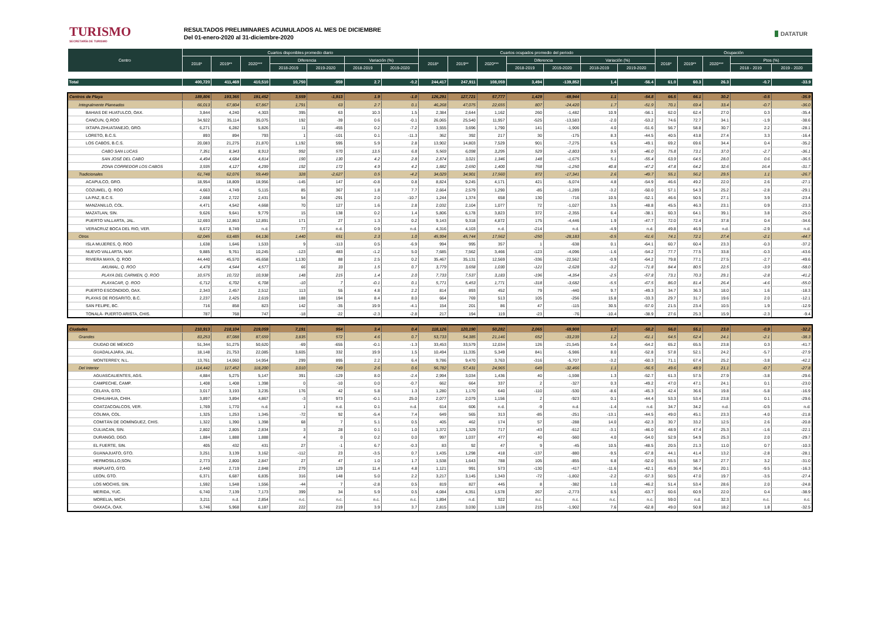TURISMO
SECRETARÍA DE TURISMO
RESULTADOS PRELIMINARES ACUMULADOS AL MES DE DICIEMBRE
Del 01-enero-2020 al 31-diciembre-2020
DATATUR
| Centro | Cuartos disponibles promedio diario | | | | | | | Cuartos ocupados promedio del periodo | | | | | | | Ocupación | | | | |
| --- | --- | --- | --- | --- | --- | --- | --- | --- | --- | --- | --- | --- | --- | --- | --- | --- | --- | --- | --- |
| | 2018* | 2019** | 2020*** | Diferencia | | Variación (%) | | 2018* | 2019** | 2020*** | Diferencia | | Variación (%) | | 2018* | 2019** | 2020*** | Ptos (%) | |
| | | | | 2018-2019 | 2019-2020 | 2018-2019 | 2019-2020 | | | | 2018-2019 | 2019-2020 | 2018-2019 | 2019-2020 | | | | 2018 - 2019 | 2019 - 2020 |
| Total | 400,720 | 411,469 | 410,510 | 10,750 | -959 | 2.7 | -0.2 | 244,417 | 247,911 | 108,059 | 3,494 | -139,852 | 1.4 | -56.4 | 61.0 | 60.3 | 26.3 | -0.7 | -33.9 |
| Centros de Playa | 189,806 | 193,365 | 191,452 | 3,559 | -1,913 | 1.9 | -1.0 | 126,291 | 127,721 | 57,777 | 1,429 | -69,944 | 1.1 | -54.8 | 66.5 | 66.1 | 30.2 | -0.5 | -35.9 |
| Integralmente Planeados | 66,013 | 67,804 | 67,867 | 1,791 | 63 | 2.7 | 0.1 | 46,268 | 47,075 | 22,655 | 807 | -24,420 | 1.7 | -51.9 | 70.1 | 69.4 | 33.4 | -0.7 | -36.0 |
| BAHIAS DE HUATULCO, OAX. | 3,844 | 4,240 | 4,303 | 395 | 63 | 10.3 | 1.5 | 2,384 | 2,644 | 1,162 | 260 | -1,482 | 10.9 | -56.1 | 62.0 | 62.4 | 27.0 | 0.3 | -35.4 |
| CANCUN, Q.ROO | 34,922 | 35,114 | 35,075 | 192 | -39 | 0.6 | -0.1 | 26,065 | 25,540 | 11,957 | -525 | -13,583 | -2.0 | -53.2 | 74.6 | 72.7 | 34.1 | -1.9 | -38.6 |
| IXTAPA ZIHUATANEJO, GRO. | 6,271 | 6,282 | 5,826 | 11 | -455 | 0.2 | -7.2 | 3,555 | 3,696 | 1,790 | 141 | -1,906 | 4.0 | -51.6 | 56.7 | 58.8 | 30.7 | 2.2 | -28.1 |
| LORETO, B.C.S. | 893 | 894 | 793 | 1 | -101 | 0.1 | -11.3 | 362 | 392 | 217 | 30 | -175 | 8.3 | -44.5 | 40.5 | 43.8 | 27.4 | 3.3 | -16.4 |
| LOS CABOS, B.C.S. | 20,083 | 21,275 | 21,870 | 1,192 | 595 | 5.9 | 2.8 | 13,902 | 14,803 | 7,529 | 901 | -7,275 | 6.5 | -49.1 | 69.2 | 69.6 | 34.4 | 0.4 | -35.2 |
| CABO SAN LUCAS | 7,351 | 8,343 | 8,913 | 992 | 570 | 13.5 | 6.8 | 5,569 | 6,098 | 3,295 | 529 | -2,803 | 9.5 | -46.0 | 75.8 | 73.1 | 37.0 | -2.7 | -36.1 |
| SAN JOSÉ DEL CABO | 4,494 | 4,684 | 4,814 | 190 | 130 | 4.2 | 2.8 | 2,874 | 3,021 | 1,346 | 148 | -1,675 | 5.1 | -55.4 | 63.9 | 64.5 | 28.0 | 0.6 | -36.5 |
| ZONA CORREDOR LOS CABOS | 3,935 | 4,127 | 4,299 | 192 | 172 | 4.9 | 4.2 | 1,882 | 2,650 | 1,400 | 768 | -1,250 | 40.8 | -47.2 | 47.8 | 64.2 | 32.6 | 16.4 | -31.7 |
| Tradicionales | 61,748 | 62,076 | 59,449 | 328 | -2,627 | 0.5 | -4.2 | 34,029 | 34,901 | 17,560 | 872 | -17,341 | 2.6 | -49.7 | 55.1 | 56.2 | 29.5 | 1.1 | -26.7 |
| ACAPULCO, GRO. | 18,954 | 18,809 | 18,956 | -145 | 147 | -0.8 | 0.8 | 8,824 | 9,245 | 4,171 | 421 | -5,074 | 4.8 | -54.9 | 46.6 | 49.2 | 22.0 | 2.6 | -27.1 |
| COZUMEL, Q. ROO | 4,663 | 4,749 | 5,115 | 85 | 367 | 1.8 | 7.7 | 2,664 | 2,579 | 1,290 | -85 | -1,289 | -3.2 | -50.0 | 57.1 | 54.3 | 25.2 | -2.8 | -29.1 |
| LA PAZ, B.C.S. | 2,668 | 2,722 | 2,431 | 54 | -291 | 2.0 | -10.7 | 1,244 | 1,374 | 658 | 130 | -716 | 10.5 | -52.1 | 46.6 | 50.5 | 27.1 | 3.9 | -23.4 |
| MANZANILLO, COL. | 4,471 | 4,542 | 4,668 | 70 | 127 | 1.6 | 2.8 | 2,032 | 2,104 | 1,077 | 72 | -1,027 | 3.5 | -48.8 | 45.5 | 46.3 | 23.1 | 0.9 | -23.3 |
| MAZATLAN, SIN. | 9,626 | 9,641 | 9,779 | 15 | 138 | 0.2 | 1.4 | 5,806 | 6,178 | 3,823 | 372 | -2,355 | 6.4 | -38.1 | 60.3 | 64.1 | 39.1 | 3.8 | -25.0 |
| PUERTO VALLARTA, JAL. | 12,693 | 12,863 | 12,891 | 171 | 27 | 1.3 | 0.2 | 9,143 | 9,318 | 4,872 | 175 | -4,446 | 1.9 | -47.7 | 72.0 | 72.4 | 37.8 | 0.4 | -34.6 |
| VERACRUZ BOCA DEL RIO, VER. | 8,672 | 8,749 | n.d. | 77 | n.d. | 0.9 | n.d. | 4,316 | 4,103 | n.d. | -214 | n.d. | -4.9 | n.d. | 49.8 | 46.9 | n.d. | -2.9 | n.d. |
| Otros | 62,045 | 63,485 | 64,136 | 1,440 | 651 | 2.3 | 1.0 | 45,994 | 45,744 | 17,562 | -250 | -28,183 | -0.5 | -61.6 | 74.1 | 72.1 | 27.4 | -2.1 | -44.7 |
| ISLA MUJERES, Q. ROO | 1,638 | 1,646 | 1,533 | 9 | -113 | 0.5 | -6.9 | 994 | 995 | 357 | 1 | -638 | 0.1 | -64.1 | 60.7 | 60.4 | 23.3 | -0.3 | -37.2 |
| NUEVO VALLARTA, NAY. | 9,885 | 9,761 | 10,245 | -123 | 483 | -1.2 | 5.0 | 7,685 | 7,562 | 3,466 | -123 | -4,096 | -1.6 | -54.2 | 77.7 | 77.5 | 33.8 | -0.3 | -43.6 |
| RIVIERA MAYA, Q. ROO | 44,440 | 45,570 | 45,658 | 1,130 | 88 | 2.5 | 0.2 | 35,467 | 35,131 | 12,569 | -336 | -22,562 | -0.9 | -64.2 | 79.8 | 77.1 | 27.5 | -2.7 | -49.6 |
| AKUMAL, Q. ROO | 4,478 | 4,544 | 4,577 | 66 | 33 | 1.5 | 0.7 | 3,779 | 3,658 | 1,030 | -121 | -2,628 | -3.2 | -71.8 | 84.4 | 80.5 | 22.5 | -3.9 | -58.0 |
| PLAYA DEL CARMEN, Q. ROO | 10,575 | 10,722 | 10,938 | 148 | 215 | 1.4 | 2.0 | 7,733 | 7,537 | 3,183 | -196 | -4,354 | -2.5 | -57.8 | 73.1 | 70.3 | 29.1 | -2.8 | -41.2 |
| PLAYACAR, Q. ROO | 6,712 | 6,702 | 6,708 | -10 | 7 | -0.1 | 0.1 | 5,771 | 5,453 | 1,771 | -318 | -3,682 | -5.5 | -67.5 | 86.0 | 81.4 | 26.4 | -4.6 | -55.0 |
| PUERTO ESCONDIDO, OAX. | 2,343 | 2,457 | 2,512 | 113 | 55 | 4.8 | 2.2 | 814 | 893 | 452 | 79 | -440 | 9.7 | -49.3 | 34.7 | 36.3 | 18.0 | 1.6 | -18.3 |
| PLAYAS DE ROSARITO, B.C. | 2,237 | 2,425 | 2,619 | 188 | 194 | 8.4 | 8.0 | 664 | 769 | 513 | 105 | -256 | 15.8 | -33.3 | 29.7 | 31.7 | 19.6 | 2.0 | -12.1 |
| SAN FELIPE, BC. | 716 | 858 | 823 | 142 | -35 | 19.9 | -4.1 | 154 | 201 | 86 | 47 | -115 | 30.5 | -57.0 | 21.5 | 23.4 | 10.5 | 1.9 | -12.9 |
| TONALÁ- PUERTO ARISTA, CHIS. | 787 | 768 | 747 | -18 | -22 | -2.3 | -2.8 | 217 | 194 | 119 | -23 | -76 | -10.4 | -38.9 | 27.6 | 25.3 | 15.9 | -2.3 | -9.4 |
| Ciudades | 210,913 | 218,104 | 219,059 | 7,191 | 954 | 3.4 | 0.4 | 118,126 | 120,190 | 50,282 | 2,065 | -69,908 | 1.7 | -58.2 | 56.0 | 55.1 | 23.0 | -0.9 | -32.2 |
| Grandes | 83,253 | 87,088 | 87,659 | 3,835 | 572 | 4.6 | 0.7 | 53,733 | 54,385 | 21,146 | 652 | -33,239 | 1.2 | -61.1 | 64.5 | 62.4 | 24.1 | -2.1 | -38.3 |
| CIUDAD DE MÉXICO | 51,344 | 51,275 | 50,620 | -69 | -655 | -0.1 | -1.3 | 33,453 | 33,579 | 12,034 | 126 | -21,545 | 0.4 | -64.2 | 65.2 | 65.5 | 23.8 | 0.3 | -41.7 |
| GUADALAJARA, JAL. | 18,148 | 21,753 | 22,085 | 3,605 | 332 | 19.9 | 1.5 | 10,494 | 11,335 | 5,349 | 841 | -5,986 | 8.0 | -52.8 | 57.8 | 52.1 | 24.2 | -5.7 | -27.9 |
| MONTERREY, N.L. | 13,761 | 14,060 | 14,954 | 299 | 895 | 2.2 | 6.4 | 9,786 | 9,470 | 3,763 | -316 | -5,707 | -3.2 | -60.3 | 71.1 | 67.4 | 25.2 | -3.8 | -42.2 |
| Del Interior | 114,442 | 117,452 | 118,200 | 3,010 | 749 | 2.6 | 0.6 | 56,782 | 57,431 | 24,965 | 649 | -32,466 | 1.1 | -56.5 | 49.6 | 48.9 | 21.1 | -0.7 | -27.8 |
| AGUASCALIENTES, AGS. | 4,884 | 5,275 | 5,147 | 391 | -129 | 8.0 | -2.4 | 2,994 | 3,034 | 1,436 | 40 | -1,598 | 1.3 | -52.7 | 61.3 | 57.5 | 27.9 | -3.8 | -29.6 |
| CAMPECHE, CAMP. | 1,408 | 1,408 | 1,398 | 0 | -10 | 0.0 | -0.7 | 662 | 664 | 337 | 2 | -327 | 0.3 | -49.2 | 47.0 | 47.1 | 24.1 | 0.1 | -23.0 |
| CELAYA, GTO. | 3,017 | 3,193 | 3,235 | 176 | 42 | 5.8 | 1.3 | 1,280 | 1,170 | 640 | -110 | -530 | -8.6 | -45.3 | 42.4 | 36.6 | 19.8 | -5.8 | -16.9 |
| CHIHUAHUA, CHIH. | 3,897 | 3,894 | 4,867 | -3 | 973 | -0.1 | 25.0 | 2,077 | 2,079 | 1,156 | 2 | -923 | 0.1 | -44.4 | 53.3 | 53.4 | 23.8 | 0.1 | -29.6 |
| COATZACOALCOS, VER. | 1,769 | 1,770 | n.d. | 1 | n.d. | 0.1 | n.d. | 614 | 606 | n.d. | -9 | n.d. | -1.4 | n.d. | 34.7 | 34.2 | n.d. | -0.5 | n.d. |
| COLIMA, COL. | 1,325 | 1,253 | 1,345 | -72 | 92 | -5.4 | 7.4 | 649 | 565 | 313 | -85 | -251 | -13.1 | -44.5 | 49.0 | 45.1 | 23.3 | -4.0 | -21.8 |
| COMITÁN DE DOMÍNGUEZ, CHIS. | 1,322 | 1,390 | 1,398 | 68 | 7 | 5.1 | 0.5 | 405 | 462 | 174 | 57 | -288 | 14.0 | -62.3 | 30.7 | 33.2 | 12.5 | 2.6 | -20.8 |
| CULIACAN, SIN. | 2,802 | 2,805 | 2,834 | 3 | 28 | 0.1 | 1.0 | 1,372 | 1,329 | 717 | -43 | -612 | -3.1 | -46.0 | 48.9 | 47.4 | 25.3 | -1.6 | -22.1 |
| DURANGO, DGO. | 1,884 | 1,888 | 1,888 | 4 | 0 | 0.2 | 0.0 | 997 | 1,037 | 477 | 40 | -560 | 4.0 | -54.0 | 52.9 | 54.9 | 25.3 | 2.0 | -29.7 |
| EL FUERTE, SIN. | 405 | 432 | 431 | 27 | -1 | 6.7 | -0.3 | 83 | 92 | 47 | 9 | -45 | 10.5 | -48.5 | 20.5 | 21.3 | 11.0 | 0.7 | -10.3 |
| GUANAJUATO, GTO. | 3,251 | 3,139 | 3,162 | -112 | 23 | -3.5 | 0.7 | 1,435 | 1,298 | 418 | -137 | -880 | -9.5 | -67.8 | 44.1 | 41.4 | 13.2 | -2.8 | -28.1 |
| HERMOSILLO,SON. | 2,773 | 2,800 | 2,847 | 27 | 47 | 1.0 | 1.7 | 1,538 | 1,643 | 788 | 105 | -855 | 6.8 | -52.0 | 55.5 | 58.7 | 27.7 | 3.2 | -31.0 |
| IRAPUATO, GTO. | 2,440 | 2,719 | 2,848 | 279 | 129 | 11.4 | 4.8 | 1,121 | 991 | 573 | -130 | -417 | -11.6 | -42.1 | 45.9 | 36.4 | 20.1 | -9.5 | -16.3 |
| LEON, GTO. | 6,371 | 6,687 | 6,835 | 316 | 148 | 5.0 | 2.2 | 3,217 | 3,145 | 1,343 | -72 | -1,802 | -2.2 | -57.3 | 50.5 | 47.0 | 19.7 | -3.5 | -27.4 |
| LOS MOCHIS, SIN. | 1,592 | 1,548 | 1,556 | -44 | 7 | -2.8 | 0.5 | 819 | 827 | 445 | 8 | -382 | 1.0 | -46.2 | 51.4 | 53.4 | 28.6 | 2.0 | -24.8 |
| MERIDA, YUC. | 6,740 | 7,139 | 7,173 | 399 | 34 | 5.9 | 0.5 | 4,084 | 4,351 | 1,578 | 267 | -2,773 | 6.5 | -63.7 | 60.6 | 60.9 | 22.0 | 0.4 | -38.9 |
| MORELIA, MICH. | 3,211 | n.d. | 2,854 | n.c. | n.c. | n.c. | n.c. | 1,894 | n.d. | 922 | n.c. | n.c. | n.c. | n.c. | 59.0 | n.d. | 32.3 | n.c. | n.c. |
| OAXACA, OAX. | 5,746 | 5,968 | 6,187 | 222 | 219 | 3.9 | 3.7 | 2,815 | 3,030 | 1,128 | 215 | -1,902 | 7.6 | -62.8 | 49.0 | 50.8 | 18.2 | 1.8 | -32.5 |